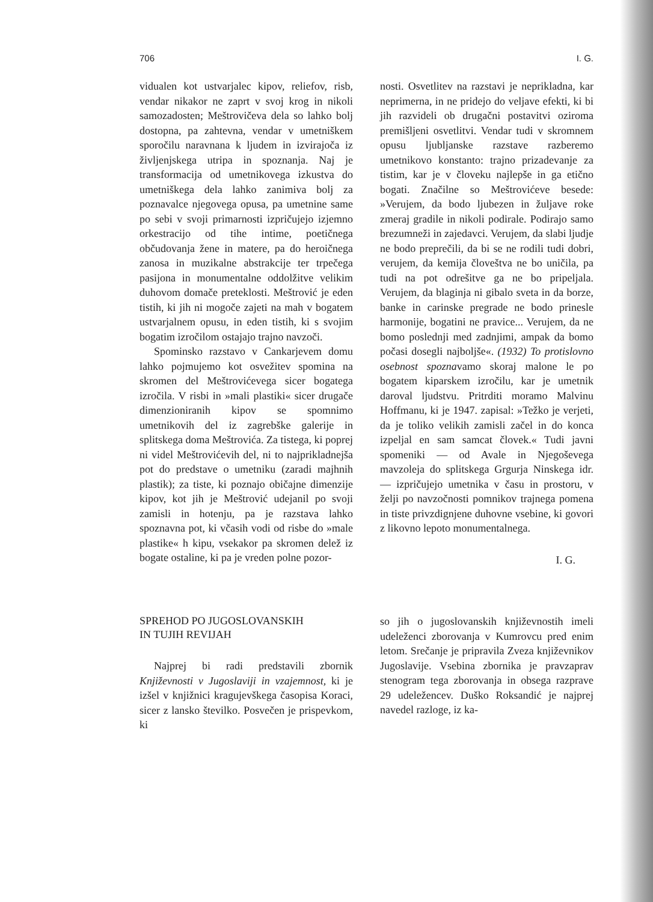706 I. G.
vidualen kot ustvarjalec kipov, reliefov, risb, vendar nikakor ne zaprt v svoj krog in nikoli samozadosten; Meštrovičeva dela so lahko bolj dostopna, pa zahtevna, vendar v umetniškem sporočilu naravnana k ljudem in izvirajoča iz življenjskega utripa in spoznanja. Naj je transformacija od umetnikovega izkustva do umetniškega dela lahko zanimiva bolj za poznavalce njegovega opusa, pa umetnine same po sebi v svoji primarnosti izpričujejo izjemno orkestracijo od tihe intime, poetičnega občudovanja žene in matere, pa do heroičnega zanosa in muzikalne abstrakcije ter trpečega pasijona in monumentalne oddolžitve velikim duhovom domače preteklosti. Meštrović je eden tistih, ki jih ni mogoče zajeti na mah v bogatem ustvarjalnem opusu, in eden tistih, ki s svojim bogatim izročilom ostajajo trajno navzoči.
Spominsko razstavo v Cankarjevem domu lahko pojmujemo kot osvežitev spomina na skromen del Meštrovićevega sicer bogatega izročila. V risbi in »mali plastiki« sicer drugače dimenzioniranih kipov se spomnimo umetnikovih del iz zagrebške galerije in splitskega doma Meštrovića. Za tistega, ki poprej ni videl Meštrovićevih del, ni to najprikladnejša pot do predstave o umetniku (zaradi majhnih plastik); za tiste, ki poznajo običajne dimenzije kipov, kot jih je Meštrović udejanil po svoji zamisli in hotenju, pa je razstava lahko spoznavna pot, ki včasih vodi od risbe do »male plastike« h kipu, vsekakor pa skromen delež iz bogate ostaline, ki pa je vreden polne pozor-
nosti. Osvetlitev na razstavi je neprikladna, kar neprimerna, in ne pridejo do veljave efekti, ki bi jih razvideli ob drugačni postavitvi oziroma premišljeni osvetlitvi. Vendar tudi v skromnem opusu ljubljanske razstave razberemo umetnikovo konstanto: trajno prizadevanje za tistim, kar je v človeku najlepše in ga etično bogati. Značilne so Meštrovićeve besede: »Verujem, da bodo ljubezen in žuljave roke zmeraj gradile in nikoli podirale. Podirajo samo brezumneži in zajedavci. Verujem, da slabi ljudje ne bodo preprečili, da bi se ne rodili tudi dobri, verujem, da kemija človeštva ne bo uničila, pa tudi na pot odrešitve ga ne bo pripeljala. Verujem, da blaginja ni gibalo sveta in da borze, banke in carinske pregrade ne bodo prinesle harmonije, bogatini ne pravice... Verujem, da ne bomo poslednji med zadnjimi, ampak da bomo počasi dosegli najboljše«. (1932) To protislovno osebnost spoznavamo skoraj malone le po bogatem kiparskem izročilu, kar je umetnik daroval ljudstvu. Pritrditi moramo Malvinu Hoffmanu, ki je 1947. zapisal: »Težko je verjeti, da je toliko velikih zamisli začel in do konca izpeljal en sam samcat človek.« Tudi javni spomeniki — od Avale in Njegoševega mavzoleja do splitskega Grgurja Ninskega idr. — izpričujejo umetnika v času in prostoru, v želji po navzočnosti pomnikov trajnega pomena in tiste privzdignjene duhovne vsebine, ki govori z likovno lepoto monumentalnega.
I. G.
SPREHOD PO JUGOSLOVANSKIH
IN TUJIH REVIJAH
Najprej bi radi predstavili zbornik Književnosti v Jugoslaviji in vzajemnost, ki je izšel v knjižnici kragujevškega časopisa Koraci, sicer z lansko številko. Posvečen je prispevkom, ki
so jih o jugoslovanskih književnostih imeli udeleženci zborovanja v Kumrovcu pred enim letom. Srečanje je pripravila Zveza književnikov Jugoslavije. Vsebina zbornika je pravzaprav stenogram tega zborovanja in obsega razprave 29 udeležencev. Duško Roksandić je najprej navedel razloge, iz ka-